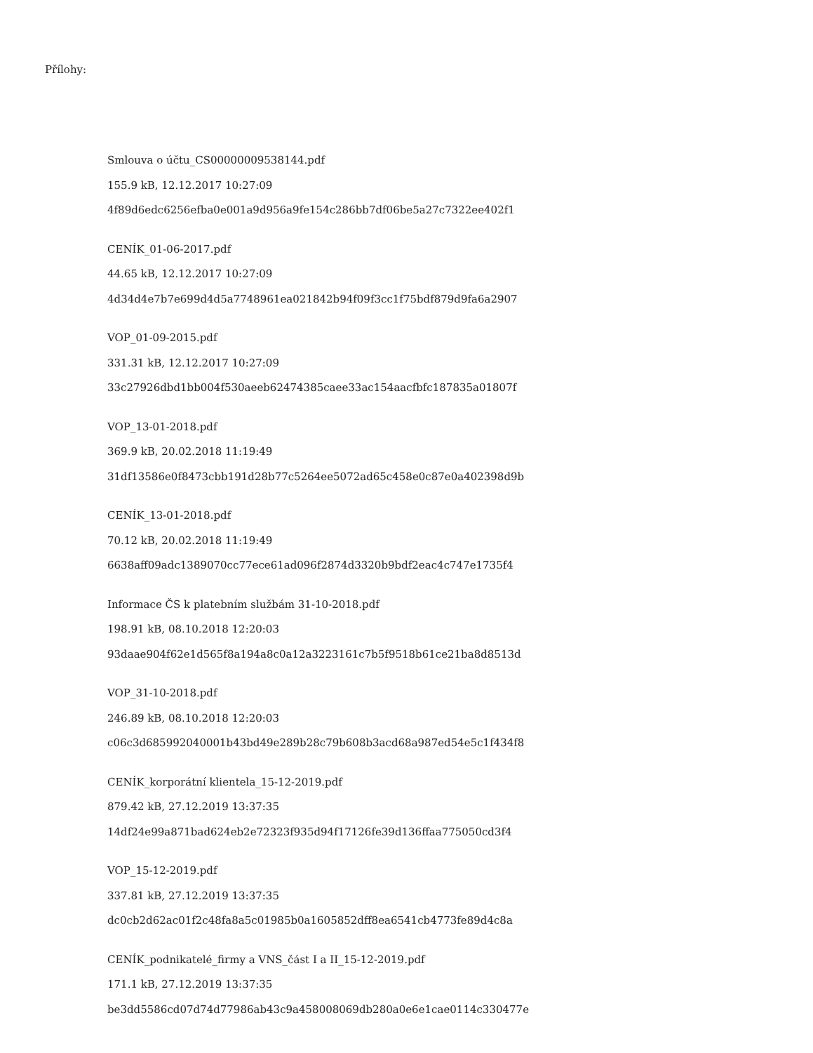Přílohy:
Smlouva o účtu_CS00000009538144.pdf
155.9 kB, 12.12.2017 10:27:09
4f89d6edc6256efba0e001a9d956a9fe154c286bb7df06be5a27c7322ee402f1
CENÍK_01-06-2017.pdf
44.65 kB, 12.12.2017 10:27:09
4d34d4e7b7e699d4d5a7748961ea021842b94f09f3cc1f75bdf879d9fa6a2907
VOP_01-09-2015.pdf
331.31 kB, 12.12.2017 10:27:09
33c27926dbd1bb004f530aeeb62474385caee33ac154aacfbfc187835a01807f
VOP_13-01-2018.pdf
369.9 kB, 20.02.2018 11:19:49
31df13586e0f8473cbb191d28b77c5264ee5072ad65c458e0c87e0a402398d9b
CENÍK_13-01-2018.pdf
70.12 kB, 20.02.2018 11:19:49
6638aff09adc1389070cc77ece61ad096f2874d3320b9bdf2eac4c747e1735f4
Informace ČS k platebním službám 31-10-2018.pdf
198.91 kB, 08.10.2018 12:20:03
93daae904f62e1d565f8a194a8c0a12a3223161c7b5f9518b61ce21ba8d8513d
VOP_31-10-2018.pdf
246.89 kB, 08.10.2018 12:20:03
c06c3d685992040001b43bd49e289b28c79b608b3acd68a987ed54e5c1f434f8
CENÍK_korporátní klientela_15-12-2019.pdf
879.42 kB, 27.12.2019 13:37:35
14df24e99a871bad624eb2e72323f935d94f17126fe39d136ffaa775050cd3f4
VOP_15-12-2019.pdf
337.81 kB, 27.12.2019 13:37:35
dc0cb2d62ac01f2c48fa8a5c01985b0a1605852dff8ea6541cb4773fe89d4c8a
CENÍK_podnikatelé_firmy a VNS_část I a II_15-12-2019.pdf
171.1 kB, 27.12.2019 13:37:35
be3dd5586cd07d74d77986ab43c9a458008069db280a0e6e1cae0114c330477e